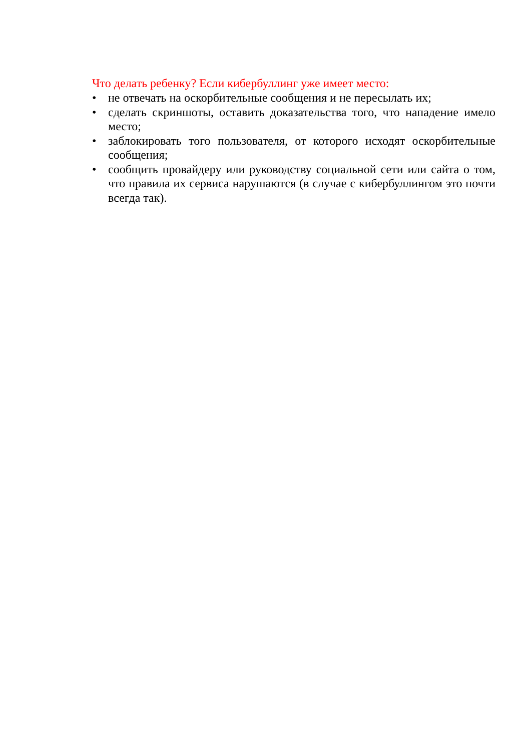Что делать ребенку? Если кибербуллинг уже имеет место:
• не отвечать на оскорбительные сообщения и не пересылать их;
• сделать скриншоты, оставить доказательства того, что нападение имело место;
• заблокировать того пользователя, от которого исходят оскорбительные сообщения;
• сообщить провайдеру или руководству социальной сети или сайта о том, что правила их сервиса нарушаются (в случае с кибербуллингом это почти всегда так).